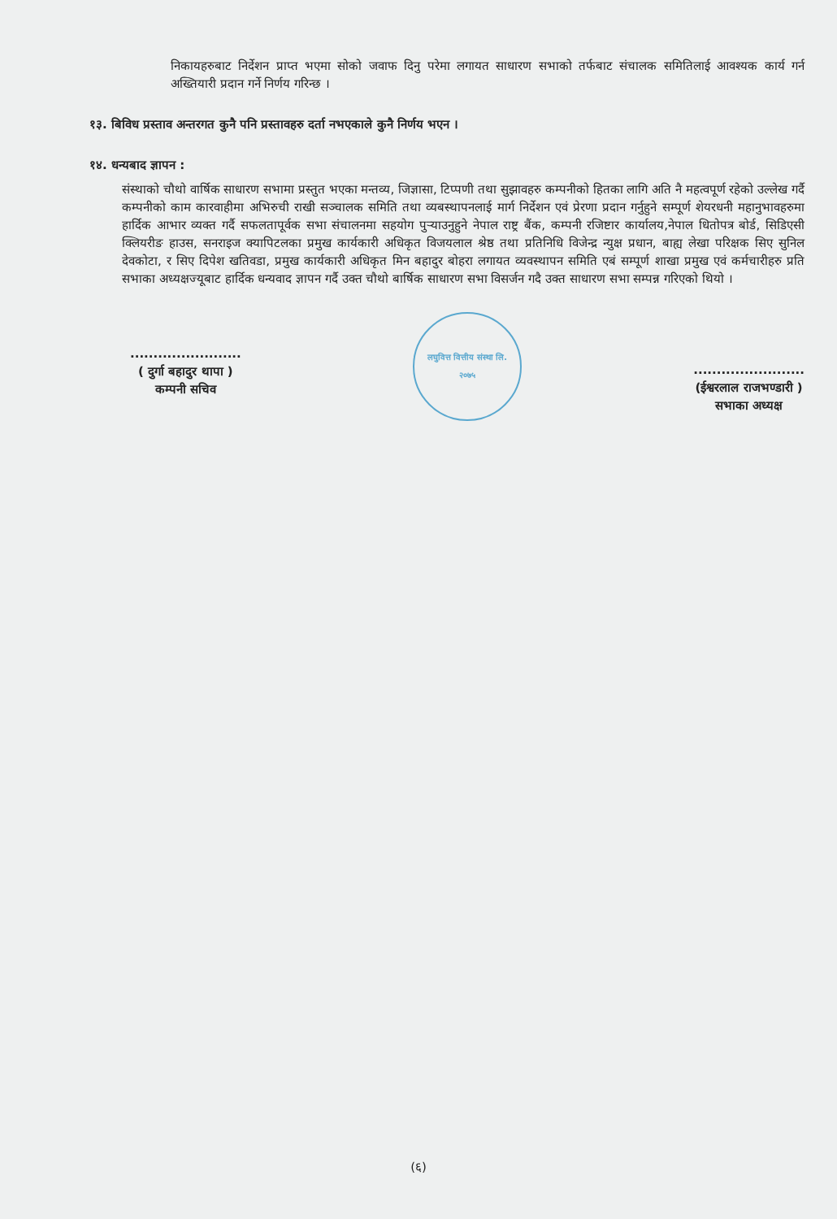निकायहरुबाट निर्देशन प्राप्त भएमा सोको जवाफ दिनु परेमा लगायत साधारण सभाको तर्फबाट संचालक समितिलाई आवश्यक कार्य गर्न अख्तियारी प्रदान गर्ने निर्णय गरिन्छ ।
१३. बिविध प्रस्ताव अन्तरगत कुनै पनि प्रस्तावहरु दर्ता नभएकाले कुनै निर्णय भएन ।
१४. धन्यबाद ज्ञापन :
संस्थाको चौथो वार्षिक साधारण सभामा प्रस्तुत भएका मन्तव्य, जिज्ञासा, टिप्पणी तथा सुझावहरु कम्पनीको हितका लागि अति नै महत्वपूर्ण रहेको उल्लेख गर्दै कम्पनीको काम कारवाहीमा अभिरुची राखी सञ्चालक समिति तथा व्यबस्थापनलाई मार्ग निर्देशन एवं प्रेरणा प्रदान गर्नुहुने सम्पूर्ण शेयरधनी महानुभावहरुमा हार्दिक आभार व्यक्त गर्दै सफलतापूर्वक सभा संचालनमा सहयोग पुर्‍याउनुहुने नेपाल राष्ट्र बैंक, कम्पनी रजिष्टार कार्यालय,नेपाल धितोपत्र बोर्ड, सिडिएसी क्लियरीङ हाउस, सनराइज क्यापिटलका प्रमुख कार्यकारी अधिकृत विजयलाल श्रेष्ठ तथा प्रतिनिधि विजेन्द्र न्युक्ष प्रधान, बाह्य लेखा परिक्षक सिए सुनिल देवकोटा, र सिए दिपेश खतिवडा, प्रमुख कार्यकारी अधिकृत मिन बहादुर बोहरा लगायत व्यवस्थापन समिति एबं सम्पूर्ण शाखा प्रमुख एवं कर्मचारीहरु प्रति सभाका अध्यक्षज्यूबाट हार्दिक धन्यवाद ज्ञापन गर्दै उक्त चौथो बार्षिक साधारण सभा विसर्जन गदै उक्त साधारण सभा सम्पन्न गरिएको थियो ।
........................
( दुर्गा बहादुर थापा )
कम्पनी सचिव
लघुवित्त वित्तीय संस्था लि.
२०७५
........................
(ईश्वरलाल राजभण्डारी )
सभाका अध्यक्ष
(६)